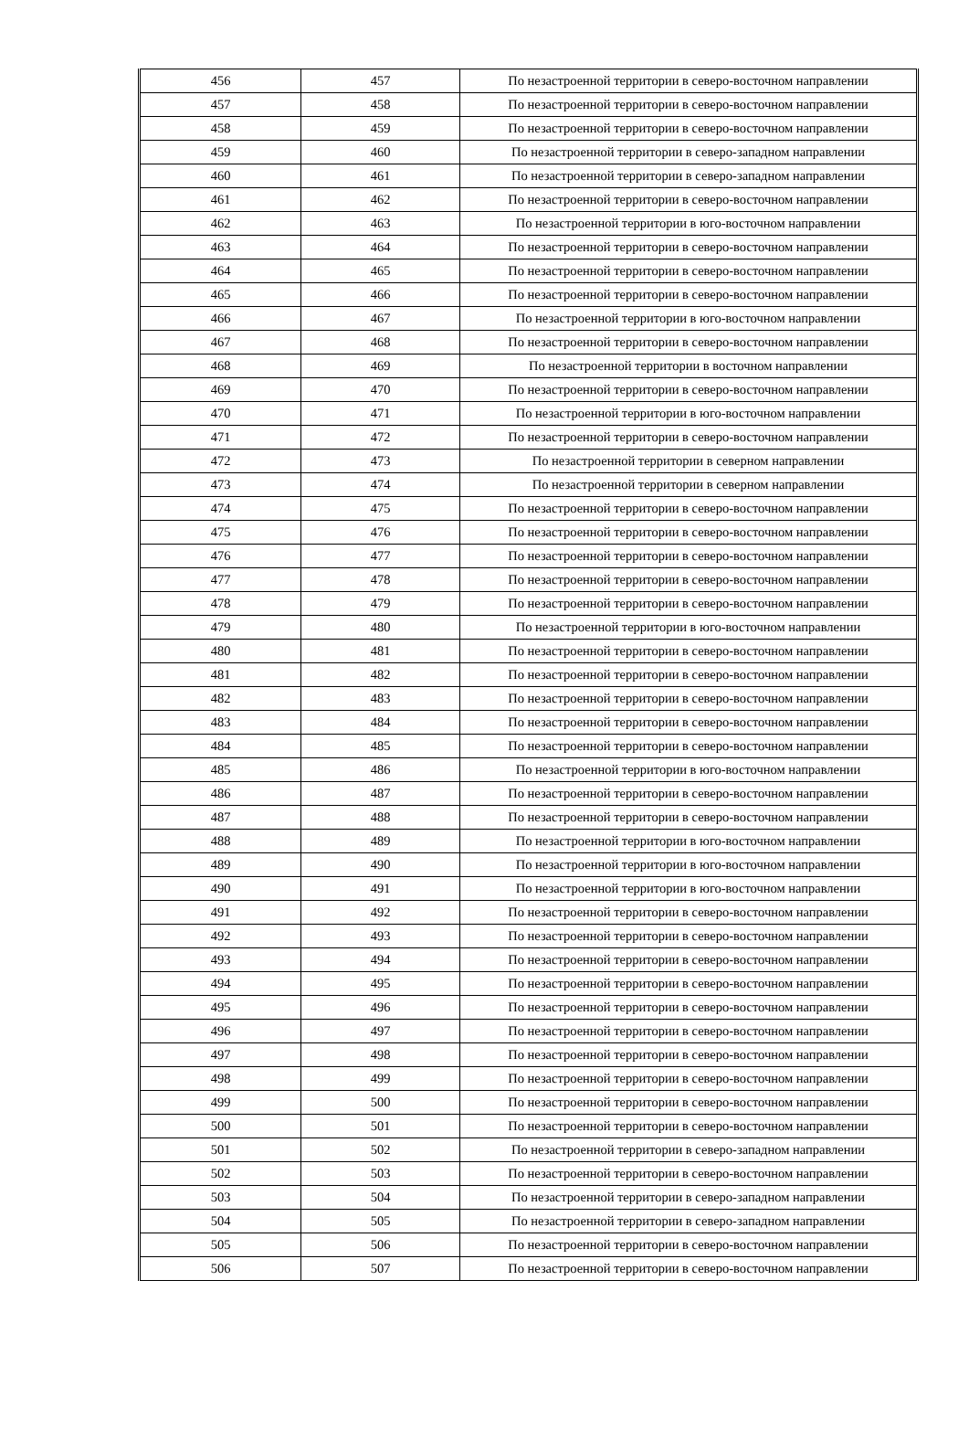| 456 | 457 | По незастроенной территории в северо-восточном направлении |
| 457 | 458 | По незастроенной территории в северо-восточном направлении |
| 458 | 459 | По незастроенной территории в северо-восточном направлении |
| 459 | 460 | По незастроенной территории в северо-западном направлении |
| 460 | 461 | По незастроенной территории в северо-западном направлении |
| 461 | 462 | По незастроенной территории в северо-восточном направлении |
| 462 | 463 | По незастроенной территории в юго-восточном направлении |
| 463 | 464 | По незастроенной территории в северо-восточном направлении |
| 464 | 465 | По незастроенной территории в северо-восточном направлении |
| 465 | 466 | По незастроенной территории в северо-восточном направлении |
| 466 | 467 | По незастроенной территории в юго-восточном направлении |
| 467 | 468 | По незастроенной территории в северо-восточном направлении |
| 468 | 469 | По незастроенной территории в восточном направлении |
| 469 | 470 | По незастроенной территории в северо-восточном направлении |
| 470 | 471 | По незастроенной территории в юго-восточном направлении |
| 471 | 472 | По незастроенной территории в северо-восточном направлении |
| 472 | 473 | По незастроенной территории в северном направлении |
| 473 | 474 | По незастроенной территории в северном направлении |
| 474 | 475 | По незастроенной территории в северо-восточном направлении |
| 475 | 476 | По незастроенной территории в северо-восточном направлении |
| 476 | 477 | По незастроенной территории в северо-восточном направлении |
| 477 | 478 | По незастроенной территории в северо-восточном направлении |
| 478 | 479 | По незастроенной территории в северо-восточном направлении |
| 479 | 480 | По незастроенной территории в юго-восточном направлении |
| 480 | 481 | По незастроенной территории в северо-восточном направлении |
| 481 | 482 | По незастроенной территории в северо-восточном направлении |
| 482 | 483 | По незастроенной территории в северо-восточном направлении |
| 483 | 484 | По незастроенной территории в северо-восточном направлении |
| 484 | 485 | По незастроенной территории в северо-восточном направлении |
| 485 | 486 | По незастроенной территории в юго-восточном направлении |
| 486 | 487 | По незастроенной территории в северо-восточном направлении |
| 487 | 488 | По незастроенной территории в северо-восточном направлении |
| 488 | 489 | По незастроенной территории в юго-восточном направлении |
| 489 | 490 | По незастроенной территории в юго-восточном направлении |
| 490 | 491 | По незастроенной территории в юго-восточном направлении |
| 491 | 492 | По незастроенной территории в северо-восточном направлении |
| 492 | 493 | По незастроенной территории в северо-восточном направлении |
| 493 | 494 | По незастроенной территории в северо-восточном направлении |
| 494 | 495 | По незастроенной территории в северо-восточном направлении |
| 495 | 496 | По незастроенной территории в северо-восточном направлении |
| 496 | 497 | По незастроенной территории в северо-восточном направлении |
| 497 | 498 | По незастроенной территории в северо-восточном направлении |
| 498 | 499 | По незастроенной территории в северо-восточном направлении |
| 499 | 500 | По незастроенной территории в северо-восточном направлении |
| 500 | 501 | По незастроенной территории в северо-восточном направлении |
| 501 | 502 | По незастроенной территории в северо-западном направлении |
| 502 | 503 | По незастроенной территории в северо-восточном направлении |
| 503 | 504 | По незастроенной территории в северо-западном направлении |
| 504 | 505 | По незастроенной территории в северо-западном направлении |
| 505 | 506 | По незастроенной территории в северо-восточном направлении |
| 506 | 507 | По незастроенной территории в северо-восточном направлении |